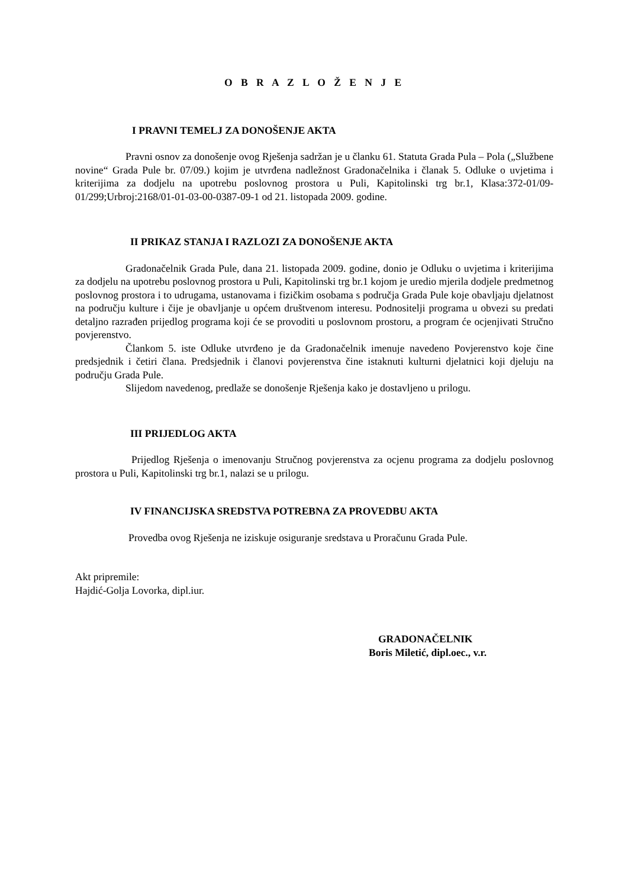O B R A Z L O Ž E N J E
I PRAVNI TEMELJ ZA DONOŠENJE AKTA
Pravni osnov za donošenje ovog Rješenja sadržan je u članku 61. Statuta Grada Pula – Pola („Službene novine“ Grada Pule br. 07/09.) kojim je utvrđena nadležnost Gradonačelnika i članak 5. Odluke o uvjetima i kriterijima za dodjelu na upotrebu poslovnog prostora u Puli, Kapitolinski trg br.1, Klasa:372-01/09-01/299;Urbroj:2168/01-01-03-00-0387-09-1 od 21. listopada 2009. godine.
II PRIKAZ STANJA I RAZLOZI ZA DONOŠENJE AKTA
Gradonačelnik Grada Pule, dana 21. listopada 2009. godine, donio je Odluku o uvjetima i kriterijima za dodjelu na upotrebu poslovnog prostora u Puli, Kapitolinski trg br.1 kojom je uredio mjerila dodjele predmetnog poslovnog prostora i to udrugama, ustanovama i fizičkim osobama s područja Grada Pule koje obavljaju djelatnost na području kulture i čije je obavljanje u općem društvenom interesu. Podnositelji programa u obvezi su predati detaljno razrađen prijedlog programa koji će se provoditi u poslovnom prostoru, a program će ocjenjivati Stručno povjerenstvo.
Člankom 5. iste Odluke utvrđeno je da Gradonačelnik imenuje navedeno Povjerenstvo koje čine predsjednik i četiri člana. Predsjednik i članovi povjerenstva čine istaknuti kulturni djelatnici koji djeluju na području Grada Pule.
Slijedom navedenog, predlaže se donošenje Rješenja kako je dostavljeno u prilogu.
III PRIJEDLOG AKTA
Prijedlog Rješenja o imenovanju Stručnog povjerenstva za ocjenu programa za dodjelu poslovnog prostora u Puli, Kapitolinski trg br.1, nalazi se u prilogu.
IV FINANCIJSKA SREDSTVA POTREBNA ZA PROVEDBU AKTA
Provedba ovog Rješenja ne iziskuje osiguranje sredstava u Proračunu Grada Pule.
Akt pripremile:
Hajdić-Golja Lovorka, dipl.iur.
GRADONAČELNIK
Boris Miletić, dipl.oec., v.r.